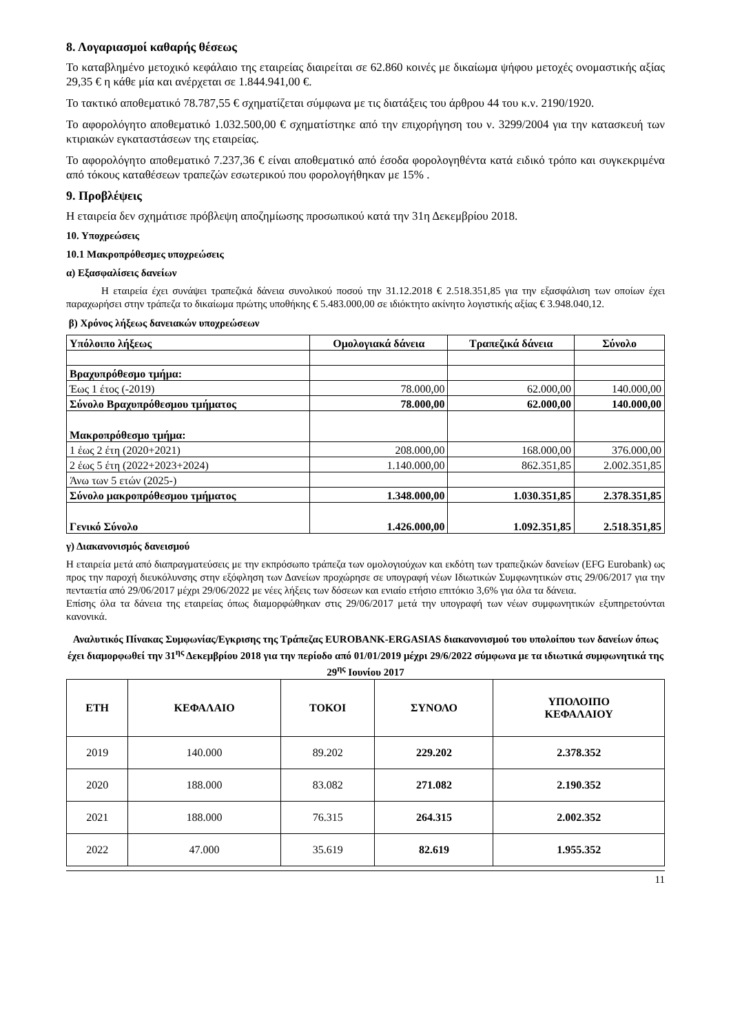8. Λογαριασμοί καθαρής θέσεως
Το καταβλημένο μετοχικό κεφάλαιο της εταιρείας διαιρείται σε 62.860 κοινές με δικαίωμα ψήφου μετοχές ονομαστικής αξίας 29,35 € η κάθε μία και ανέρχεται σε 1.844.941,00 €.
Το τακτικό αποθεματικό 78.787,55 € σχηματίζεται σύμφωνα με τις διατάξεις του άρθρου 44 του κ.ν. 2190/1920.
Το αφορολόγητο αποθεματικό 1.032.500,00 € σχηματίστηκε από την επιχορήγηση του ν. 3299/2004 για την κατασκευή των κτιριακών εγκαταστάσεων της εταιρείας.
Το αφορολόγητο αποθεματικό 7.237,36 € είναι αποθεματικό από έσοδα φορολογηθέντα κατά ειδικό τρόπο και συγκεκριμένα από τόκους καταθέσεων τραπεζών εσωτερικού που φορολογήθηκαν με 15% .
9. Προβλέψεις
Η εταιρεία δεν σχημάτισε πρόβλεψη αποζημίωσης προσωπικού κατά την 31η Δεκεμβρίου 2018.
10. Υποχρεώσεις
10.1 Μακροπρόθεσμες υποχρεώσεις
α) Εξασφαλίσεις δανείων
Η εταιρεία έχει συνάψει τραπεζικά δάνεια συνολικού ποσού την 31.12.2018 € 2.518.351,85 για την εξασφάλιση των οποίων έχει παραχωρήσει στην τράπεζα το δικαίωμα πρώτης υποθήκης € 5.483.000,00 σε ιδιόκτητο ακίνητο λογιστικής αξίας € 3.948.040,12.
β) Χρόνος λήξεως δανειακών υποχρεώσεων
| Υπόλοιπο λήξεως | Ομολογιακά δάνεια | Τραπεζικά δάνεια | Σύνολο |
| Βραχυπρόθεσμο τμήμα: | | | |
| Έως 1 έτος (-2019) | 78.000,00 | 62.000,00 | 140.000,00 |
| Σύνολο Βραχυπρόθεσμου τμήματος | 78.000,00 | 62.000,00 | 140.000,00 |
| Μακροπρόθεσμο τμήμα: | | | |
| 1 έως 2 έτη (2020+2021) | 208.000,00 | 168.000,00 | 376.000,00 |
| 2 έως 5 έτη (2022+2023+2024) | 1.140.000,00 | 862.351,85 | 2.002.351,85 |
| Άνω των 5 ετών (2025-) | | | |
| Σύνολο μακροπρόθεσμου τμήματος | 1.348.000,00 | 1.030.351,85 | 2.378.351,85 |
| Γενικό Σύνολο | 1.426.000,00 | 1.092.351,85 | 2.518.351,85 |
γ) Διακανονισμός δανεισμού
Η εταιρεία μετά από διαπραγματεύσεις με την εκπρόσωπο τράπεζα των ομολογιούχων και εκδότη των τραπεζικών δανείων (EFG Eurobank) ως προς την παροχή διευκόλυνσης στην εξόφληση των Δανείων προχώρησε σε υπογραφή νέων Ιδιωτικών Συμφωνητικών στις 29/06/2017 για την πενταετία από 29/06/2017 μέχρι 29/06/2022 με νέες λήξεις των δόσεων και ενιαίο ετήσιο επιτόκιο 3,6% για όλα τα δάνεια.
Επίσης όλα τα δάνεια της εταιρείας όπως διαμορφώθηκαν στις 29/06/2017 μετά την υπογραφή των νέων συμφωνητικών εξυπηρετούνται κανονικά.
Αναλυτικός Πίνακας Συμφωνίας/Εγκρισης της Τράπεζας EUROBANK-ERGASIAS διακανονισμού του υπολοίπου των δανείων όπως έχει διαμορφωθεί την 31<sup>ης</sup> Δεκεμβρίου 2018 για την περίοδο από 01/01/2019 μέχρι 29/6/2022 σύμφωνα με τα ιδιωτικά συμφωνητικά της 29<sup>ης</sup> Ιουνίου 2017
| ΕΤΗ | ΚΕΦΑΛΑΙΟ | ΤΟΚΟΙ | ΣΥΝΟΛΟ | ΥΠΟΛΟΙΠΟ ΚΕΦΑΛΑΙΟΥ |
| --- | --- | --- | --- | --- |
| 2019 | 140.000 | 89.202 | 229.202 | 2.378.352 |
| 2020 | 188.000 | 83.082 | 271.082 | 2.190.352 |
| 2021 | 188.000 | 76.315 | 264.315 | 2.002.352 |
| 2022 | 47.000 | 35.619 | 82.619 | 1.955.352 |
11